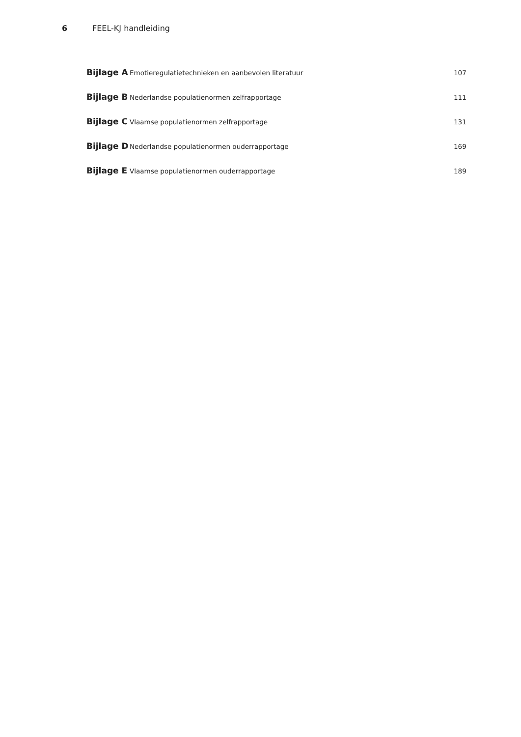6 FEEL-KJ handleiding
Bijlage A Emotieregulatietechnieken en aanbevolen literatuur 107
Bijlage B Nederlandse populatienormen zelfrapportage 111
Bijlage C Vlaamse populatienormen zelfrapportage 131
Bijlage D Nederlandse populatienormen ouderrapportage 169
Bijlage E Vlaamse populatienormen ouderrapportage 189